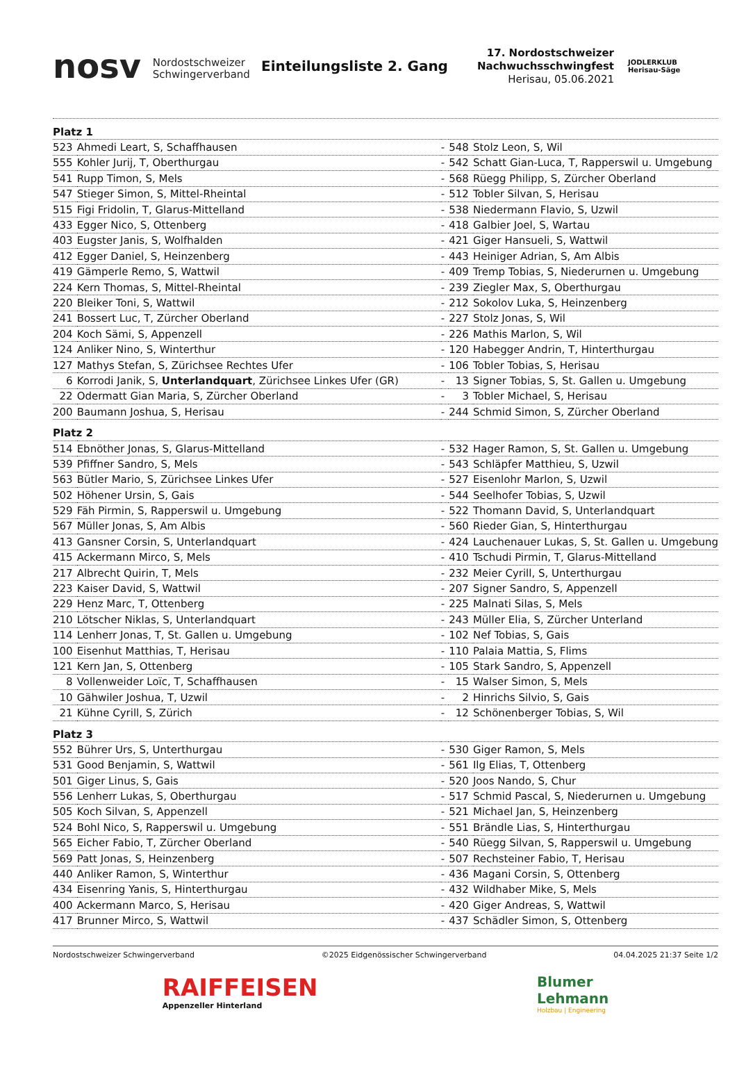nosv Nordostschweizer
Schwingerverband
Einteilungsliste 2. Gang
17. Nordostschweizer
Nachwuchsschwingfest
Herisau, 05.06.2021
JODLERKLUB
Herisau-Säge
| Platz 1 | | | | |
| 523 | Ahmedi Leart, S, Schaffhausen | - | 548 | Stolz Leon, S, Wil |
| 555 | Kohler Jurij, T, Oberthurgau | - | 542 | Schatt Gian-Luca, T, Rapperswil u. Umgebung |
| 541 | Rupp Timon, S, Mels | - | 568 | Rüegg Philipp, S, Zürcher Oberland |
| 547 | Stieger Simon, S, Mittel-Rheintal | - | 512 | Tobler Silvan, S, Herisau |
| 515 | Figi Fridolin, T, Glarus-Mittelland | - | 538 | Niedermann Flavio, S, Uzwil |
| 433 | Egger Nico, S, Ottenberg | - | 418 | Galbier Joel, S, Wartau |
| 403 | Eugster Janis, S, Wolfhalden | - | 421 | Giger Hansueli, S, Wattwil |
| 412 | Egger Daniel, S, Heinzenberg | - | 443 | Heiniger Adrian, S, Am Albis |
| 419 | Gämperle Remo, S, Wattwil | - | 409 | Tremp Tobias, S, Niederurnen u. Umgebung |
| 224 | Kern Thomas, S, Mittel-Rheintal | - | 239 | Ziegler Max, S, Oberthurgau |
| 220 | Bleiker Toni, S, Wattwil | - | 212 | Sokolov Luka, S, Heinzenberg |
| 241 | Bossert Luc, T, Zürcher Oberland | - | 227 | Stolz Jonas, S, Wil |
| 204 | Koch Sämi, S, Appenzell | - | 226 | Mathis Marlon, S, Wil |
| 124 | Anliker Nino, S, Winterthur | - | 120 | Habegger Andrin, T, Hinterthurgau |
| 127 | Mathys Stefan, S, Zürichsee Rechtes Ufer | - | 106 | Tobler Tobias, S, Herisau |
| 6 | Korrodi Janik, S, Unterlandquart , Zürichsee Linkes Ufer (GR) | - | 13 | Signer Tobias, S, St. Gallen u. Umgebung |
| 22 | Odermatt Gian Maria, S, Zürcher Oberland | - | 3 | Tobler Michael, S, Herisau |
| 200 | Baumann Joshua, S, Herisau | - | 244 | Schmid Simon, S, Zürcher Oberland |
| Platz 2 | | | | |
| 514 | Ebnöther Jonas, S, Glarus-Mittelland | - | 532 | Hager Ramon, S, St. Gallen u. Umgebung |
| 539 | Pfiffner Sandro, S, Mels | - | 543 | Schläpfer Matthieu, S, Uzwil |
| 563 | Bütler Mario, S, Zürichsee Linkes Ufer | - | 527 | Eisenlohr Marlon, S, Uzwil |
| 502 | Höhener Ursin, S, Gais | - | 544 | Seelhofer Tobias, S, Uzwil |
| 529 | Fäh Pirmin, S, Rapperswil u. Umgebung | - | 522 | Thomann David, S, Unterlandquart |
| 567 | Müller Jonas, S, Am Albis | - | 560 | Rieder Gian, S, Hinterthurgau |
| 413 | Gansner Corsin, S, Unterlandquart | - | 424 | Lauchenauer Lukas, S, St. Gallen u. Umgebung |
| 415 | Ackermann Mirco, S, Mels | - | 410 | Tschudi Pirmin, T, Glarus-Mittelland |
| 217 | Albrecht Quirin, T, Mels | - | 232 | Meier Cyrill, S, Unterthurgau |
| 223 | Kaiser David, S, Wattwil | - | 207 | Signer Sandro, S, Appenzell |
| 229 | Henz Marc, T, Ottenberg | - | 225 | Malnati Silas, S, Mels |
| 210 | Lötscher Niklas, S, Unterlandquart | - | 243 | Müller Elia, S, Zürcher Unterland |
| 114 | Lenherr Jonas, T, St. Gallen u. Umgebung | - | 102 | Nef Tobias, S, Gais |
| 100 | Eisenhut Matthias, T, Herisau | - | 110 | Palaia Mattia, S, Flims |
| 121 | Kern Jan, S, Ottenberg | - | 105 | Stark Sandro, S, Appenzell |
| 8 | Vollenweider Loïc, T, Schaffhausen | - | 15 | Walser Simon, S, Mels |
| 10 | Gähwiler Joshua, T, Uzwil | - | 2 | Hinrichs Silvio, S, Gais |
| 21 | Kühne Cyrill, S, Zürich | - | 12 | Schönenberger Tobias, S, Wil |
| Platz 3 | | | | |
| 552 | Bührer Urs, S, Unterthurgau | - | 530 | Giger Ramon, S, Mels |
| 531 | Good Benjamin, S, Wattwil | - | 561 | Ilg Elias, T, Ottenberg |
| 501 | Giger Linus, S, Gais | - | 520 | Joos Nando, S, Chur |
| 556 | Lenherr Lukas, S, Oberthurgau | - | 517 | Schmid Pascal, S, Niederurnen u. Umgebung |
| 505 | Koch Silvan, S, Appenzell | - | 521 | Michael Jan, S, Heinzenberg |
| 524 | Bohl Nico, S, Rapperswil u. Umgebung | - | 551 | Brändle Lias, S, Hinterthurgau |
| 565 | Eicher Fabio, T, Zürcher Oberland | - | 540 | Rüegg Silvan, S, Rapperswil u. Umgebung |
| 569 | Patt Jonas, S, Heinzenberg | - | 507 | Rechsteiner Fabio, T, Herisau |
| 440 | Anliker Ramon, S, Winterthur | - | 436 | Magani Corsin, S, Ottenberg |
| 434 | Eisenring Yanis, S, Hinterthurgau | - | 432 | Wildhaber Mike, S, Mels |
| 400 | Ackermann Marco, S, Herisau | - | 420 | Giger Andreas, S, Wattwil |
| 417 | Brunner Mirco, S, Wattwil | - | 437 | Schädler Simon, S, Ottenberg |
Nordostschweizer Schwingerverband ©2025 Eidgenössischer Schwingerverband 04.04.2025 21:37 Seite 1/2
RAIFFEISEN
Appenzeller Hinterland
Blumer
Lehmann
Holzbau | Engineering